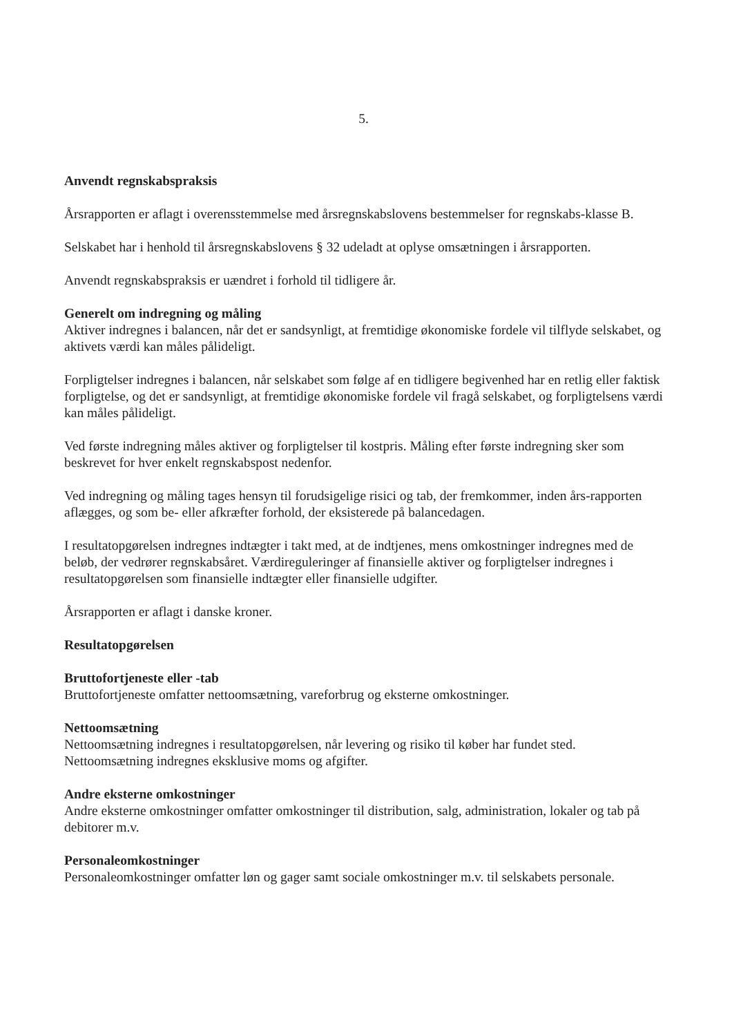5.
Anvendt regnskabspraksis
Årsrapporten er aflagt i overensstemmelse med årsregnskabslovens bestemmelser for regnskabs-klasse B.
Selskabet har i henhold til årsregnskabslovens § 32 udeladt at oplyse omsætningen i årsrapporten.
Anvendt regnskabspraksis er uændret i forhold til tidligere år.
Generelt om indregning og måling
Aktiver indregnes i balancen, når det er sandsynligt, at fremtidige økonomiske fordele vil tilflyde selskabet, og aktivets værdi kan måles pålideligt.
Forpligtelser indregnes i balancen, når selskabet som følge af en tidligere begivenhed har en retlig eller faktisk forpligtelse, og det er sandsynligt, at fremtidige økonomiske fordele vil fragå selskabet, og forpligtelsens værdi kan måles pålideligt.
Ved første indregning måles aktiver og forpligtelser til kostpris. Måling efter første indregning sker som beskrevet for hver enkelt regnskabspost nedenfor.
Ved indregning og måling tages hensyn til forudsigelige risici og tab, der fremkommer, inden års-rapporten aflægges, og som be- eller afkræfter forhold, der eksisterede på balancedagen.
I resultatopgørelsen indregnes indtægter i takt med, at de indtjenes, mens omkostninger indregnes med de beløb, der vedrører regnskabsåret. Værdireguleringer af finansielle aktiver og forpligtelser indregnes i resultatopgørelsen som finansielle indtægter eller finansielle udgifter.
Årsrapporten er aflagt i danske kroner.
Resultatopgørelsen
Bruttofortjeneste eller -tab
Bruttofortjeneste omfatter nettoomsætning, vareforbrug og eksterne omkostninger.
Nettoomsætning
Nettoomsætning indregnes i resultatopgørelsen, når levering og risiko til køber har fundet sted. Nettoomsætning indregnes eksklusive moms og afgifter.
Andre eksterne omkostninger
Andre eksterne omkostninger omfatter omkostninger til distribution, salg, administration, lokaler og tab på debitorer m.v.
Personaleomkostninger
Personaleomkostninger omfatter løn og gager samt sociale omkostninger m.v. til selskabets personale.